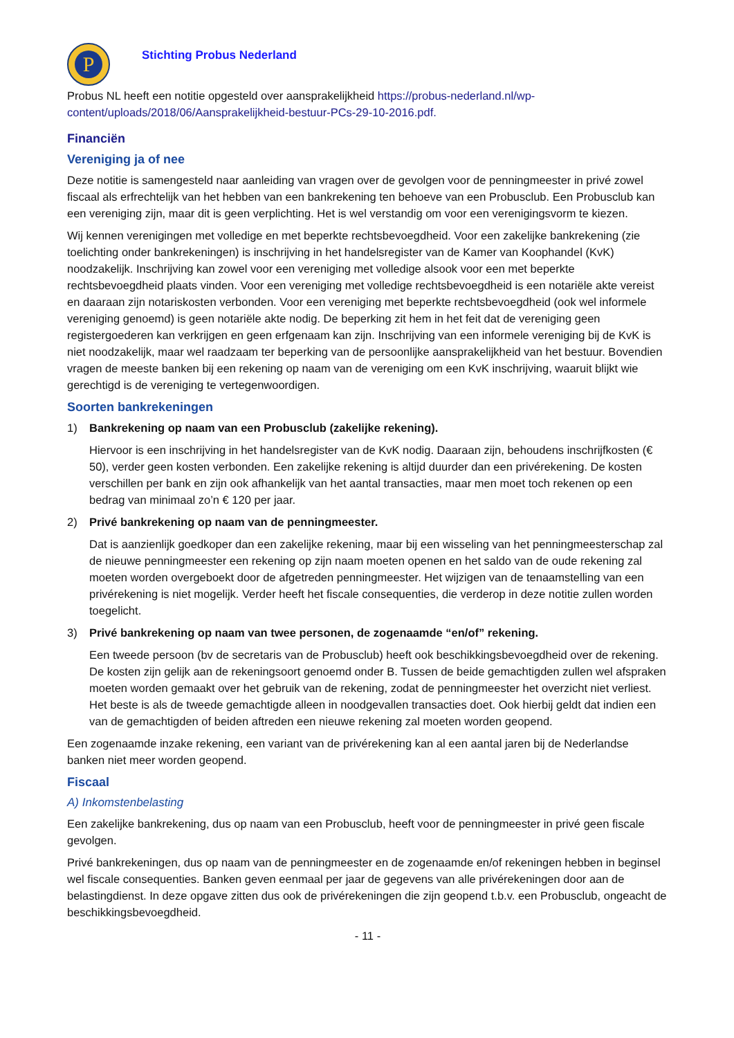P
Stichting Probus Nederland
Probus NL heeft een notitie opgesteld over aansprakelijkheid https://probus-nederland.nl/wp-content/uploads/2018/06/Aansprakelijkheid-bestuur-PCs-29-10-2016.pdf.
Financiën
Vereniging ja of nee
Deze notitie is samengesteld naar aanleiding van vragen over de gevolgen voor de penningmeester in privé zowel fiscaal als erfrechtelijk van het hebben van een bankrekening ten behoeve van een Probusclub. Een Probusclub kan een vereniging zijn, maar dit is geen verplichting. Het is wel verstandig om voor een verenigingsvorm te kiezen.
Wij kennen verenigingen met volledige en met beperkte rechtsbevoegdheid. Voor een zakelijke bankrekening (zie toelichting onder bankrekeningen) is inschrijving in het handelsregister van de Kamer van Koophandel (KvK) noodzakelijk. Inschrijving kan zowel voor een vereniging met volledige alsook voor een met beperkte rechtsbevoegdheid plaats vinden. Voor een vereniging met volledige rechtsbevoegdheid is een notariële akte vereist en daaraan zijn notariskosten verbonden. Voor een vereniging met beperkte rechtsbevoegdheid (ook wel informele vereniging genoemd) is geen notariële akte nodig. De beperking zit hem in het feit dat de vereniging geen registergoederen kan verkrijgen en geen erfgenaam kan zijn. Inschrijving van een informele vereniging bij de KvK is niet noodzakelijk, maar wel raadzaam ter beperking van de persoonlijke aansprakelijkheid van het bestuur. Bovendien vragen de meeste banken bij een rekening op naam van de vereniging om een KvK inschrijving, waaruit blijkt wie gerechtigd is de vereniging te vertegenwoordigen.
Soorten bankrekeningen
1) Bankrekening op naam van een Probusclub (zakelijke rekening).
Hiervoor is een inschrijving in het handelsregister van de KvK nodig. Daaraan zijn, behoudens inschrijfkosten (€ 50), verder geen kosten verbonden. Een zakelijke rekening is altijd duurder dan een privérekening. De kosten verschillen per bank en zijn ook afhankelijk van het aantal transacties, maar men moet toch rekenen op een bedrag van minimaal zo’n € 120 per jaar.
2) Privé bankrekening op naam van de penningmeester.
Dat is aanzienlijk goedkoper dan een zakelijke rekening, maar bij een wisseling van het penningmeesterschap zal de nieuwe penningmeester een rekening op zijn naam moeten openen en het saldo van de oude rekening zal moeten worden overgeboekt door de afgetreden penningmeester. Het wijzigen van de tenaamstelling van een privérekening is niet mogelijk. Verder heeft het fiscale consequenties, die verderop in deze notitie zullen worden toegelicht.
3) Privé bankrekening op naam van twee personen, de zogenaamde “en/of” rekening.
Een tweede persoon (bv de secretaris van de Probusclub) heeft ook beschikkingsbevoegdheid over de rekening. De kosten zijn gelijk aan de rekeningsoort genoemd onder B. Tussen de beide gemachtigden zullen wel afspraken moeten worden gemaakt over het gebruik van de rekening, zodat de penningmeester het overzicht niet verliest. Het beste is als de tweede gemachtigde alleen in noodgevallen transacties doet. Ook hierbij geldt dat indien een van de gemachtigden of beiden aftreden een nieuwe rekening zal moeten worden geopend.
Een zogenaamde inzake rekening, een variant van de privérekening kan al een aantal jaren bij de Nederlandse banken niet meer worden geopend.
Fiscaal
A) Inkomstenbelasting
Een zakelijke bankrekening, dus op naam van een Probusclub, heeft voor de penningmeester in privé geen fiscale gevolgen.
Privé bankrekeningen, dus op naam van de penningmeester en de zogenaamde en/of rekeningen hebben in beginsel wel fiscale consequenties. Banken geven eenmaal per jaar de gegevens van alle privérekeningen door aan de belastingdienst. In deze opgave zitten dus ook de privérekeningen die zijn geopend t.b.v. een Probusclub, ongeacht de beschikkingsbevoegdheid.
- 11 -